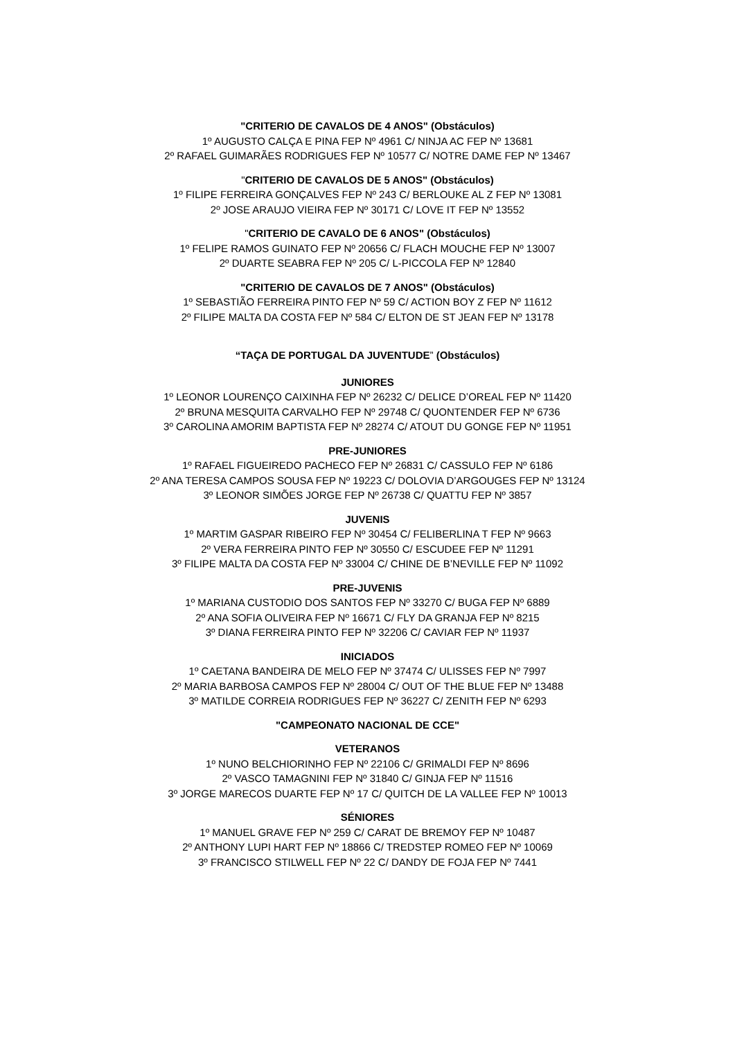"CRITERIO DE CAVALOS DE 4 ANOS" (Obstáculos)
1º AUGUSTO CALÇA E PINA FEP Nº 4961 C/ NINJA AC FEP Nº 13681
2º RAFAEL GUIMARÃES RODRIGUES FEP Nº 10577 C/ NOTRE DAME FEP Nº 13467
"CRITERIO DE CAVALOS DE 5 ANOS" (Obstáculos)
1º FILIPE FERREIRA GONÇALVES FEP Nº 243 C/ BERLOUKE AL Z FEP Nº 13081
2º JOSE ARAUJO VIEIRA FEP Nº 30171 C/ LOVE IT FEP Nº 13552
"CRITERIO DE CAVALO DE 6 ANOS" (Obstáculos)
1º FELIPE RAMOS GUINATO FEP Nº 20656 C/ FLACH MOUCHE FEP Nº 13007
2º DUARTE SEABRA FEP Nº 205 C/ L-PICCOLA FEP Nº 12840
"CRITERIO DE CAVALOS DE 7 ANOS" (Obstáculos)
1º SEBASTIÃO FERREIRA PINTO FEP Nº 59 C/ ACTION BOY Z FEP Nº 11612
2º FILIPE MALTA DA COSTA FEP Nº 584 C/ ELTON DE ST JEAN FEP Nº 13178
“TAÇA DE PORTUGAL DA JUVENTUDE” (Obstáculos)
JUNIORES
1º LEONOR LOURENÇO CAIXINHA FEP Nº 26232 C/ DELICE D’OREAL FEP Nº 11420
2º BRUNA MESQUITA CARVALHO FEP Nº 29748 C/ QUONTENDER FEP Nº 6736
3º CAROLINA AMORIM BAPTISTA FEP Nº 28274 C/ ATOUT DU GONGE FEP Nº 11951
PRE-JUNIORES
1º RAFAEL FIGUEIREDO PACHECO FEP Nº 26831 C/ CASSULO FEP Nº 6186
2º ANA TERESA CAMPOS SOUSA FEP Nº 19223 C/ DOLOVIA D’ARGOUGES FEP Nº 13124
3º LEONOR SIMÕES JORGE FEP Nº 26738 C/ QUATTU FEP Nº 3857
JUVENIS
1º MARTIM GASPAR RIBEIRO FEP Nº 30454 C/ FELIBERLINA T FEP Nº 9663
2º VERA FERREIRA PINTO FEP Nº 30550 C/ ESCUDEE FEP Nº 11291
3º FILIPE MALTA DA COSTA FEP Nº 33004 C/ CHINE DE B’NEVILLE FEP Nº 11092
PRE-JUVENIS
1º MARIANA CUSTODIO DOS SANTOS FEP Nº 33270 C/ BUGA FEP Nº 6889
2º ANA SOFIA OLIVEIRA FEP Nº 16671 C/ FLY DA GRANJA FEP Nº 8215
3º DIANA FERREIRA PINTO FEP Nº 32206 C/ CAVIAR FEP Nº 11937
INICIADOS
1º CAETANA BANDEIRA DE MELO FEP Nº 37474 C/ ULISSES FEP Nº 7997
2º MARIA BARBOSA CAMPOS FEP Nº 28004 C/ OUT OF THE BLUE FEP Nº 13488
3º MATILDE CORREIA RODRIGUES FEP Nº 36227 C/ ZENITH FEP Nº 6293
"CAMPEONATO NACIONAL DE CCE"
VETERANOS
1º NUNO BELCHIORINHO FEP Nº 22106 C/ GRIMALDI FEP Nº 8696
2º VASCO TAMAGNINI FEP Nº 31840 C/ GINJA FEP Nº 11516
3º JORGE MARECOS DUARTE FEP Nº 17 C/ QUITCH DE LA VALLEE FEP Nº 10013
SÉNIORES
1º MANUEL GRAVE FEP Nº 259 C/ CARAT DE BREMOY FEP Nº 10487
2º ANTHONY LUPI HART FEP Nº 18866 C/ TREDSTEP ROMEO FEP Nº 10069
3º FRANCISCO STILWELL FEP Nº 22 C/ DANDY DE FOJA FEP Nº 7441